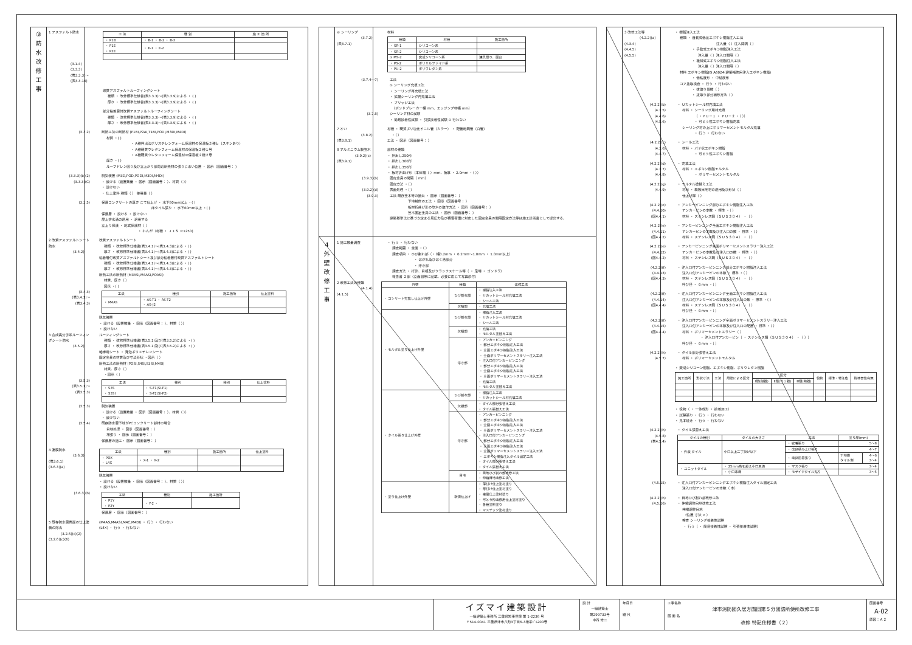③
防
水
改
修
工
事
1 アスファルト防水
| 工 法 | 種 別 | 施 工 箇 所 |
| --- | --- | --- |
| ・ P1B | ・ B-1 ・ B-2 ・ B-3 | |
| ・ P1E ・ P2E | ・ E-1 ・ E-2 | |
(3.1.4)
(3.3.3)
(表3.3.3)～
(表3.3.10)
改質アスファルトルーフィングシート
種類 ・ 改修標準仕様書(表3.3.3)～(表3.3.9)による ・ ( )
厚さ ・ 改修標準仕様書(表3.3.3)～(表3.3.9)による ・ ( )
部分粘着層付改質アスファルトルーフィングシート
種類 ・ 改修標準仕様書(表3.3.3)～(表3.3.9)による ・ ( )
厚さ ・ 改修標準仕様書(表3.3.3)～(表3.3.9)による ・ ( )
(3.3.2) 断熱工法の断熱材 (P1BI,P2AI,T1BI,PODI,M3DI,M4DI)
材質 ・( )
・ A種押出法ポリスチレンフォーム保温材の保温板３種ｂ（スキンあり）
・ A種硬質ウレタンフォーム保温材の保温板２種１号
・ A種硬質ウレタンフォーム保温材の保温板２種２号
厚さ ・( )
ルーフドレン回り及び立上がり部周辺断熱材の張りじまい位置 ・ 図示（図面番号： )
(3.3.3)(b)(2)
(3.3.3)(C)
脱気装置 (M3D,POD,PODI,M3DI,M4DI)
・ 設ける（設置数量 ・ 図示（図面番号： ）、材質（ ））
・ 設けない
・ 仕上塗料 種類（ ） 使用量（ ）
(3.3.5) 保護コンクリートの厚さ こて仕上げ ・ 水下80mm以上 ・( )
床タイル張り ・ 水下60mm以上 ・( )
保護層 ・ 設ける ・ 設けない
屋上排水溝の適用 ・ 適用する
立上り保護 ・ 乾式保護材（ ）
・ れんが（材種 ・ ＪＩＳ Ｒ1250)
2 改質アスファルトシート防水
(3.4.2)
改質アスファルトシート
種類 ・ 改修標準仕様書(表3.4.1)～(表3.4.3)による ・( )
厚さ ・ 改修標準仕様書(表3.4.1)～(表3.4.3)による ・( )
粘着層付改質アスファルトシート及び部分粘着層付改質アスファルトシート
種類 ・ 改修標準仕様書(表3.4.1)～(表3.4.3)による ・( )
厚さ ・ 改修標準仕様書(表3.4.1)～(表3.4.3)による ・( )
断熱工法の断熱材 (M3ASI,M4ASI,POASI)
材質、厚さ（ ）
図示 ・( )
(3.4.3)
(表3.4.1)～
(表3.4.3)
| 工法 | 種別 | 施工箇所 | 仕上塗料 |
| --- | --- | --- | --- |
| ・ M4AS | ・ AS-T1 ・ AS-T2 ・ AS-J2 | | |
脱気装置
・ 設ける（設置数量 ・ 図示（図面番号： ）、材質（ ））
・ 設けない
3 合成高分子系ルーフィングシート防水
(3.5.2)
ルーフィングシート
種類 ・ 改修標準仕様書(表3.5.1)及び(表3.5.2)による ・( )
厚さ ・ 改修標準仕様書(表3.5.1)及び(表3.5.2)による ・( )
絶縁用シート ・ 発泡ポリエチレンシート
固定金具の材質及び寸法形状 ・図示（ ）
断熱工法の断熱材 (POSI,S4SI,S3SI,M4SI)
材質、厚さ（ ）
・図示（ ）
(3.5.3)
(表3.5.1)～
(表3.5.3)
| 工法 | 種別 | 種別 | 仕上塗料 |
| --- | --- | --- | --- |
| ・ S3S ・ S3SI | ・ S-F1(SI-F1) ・ S-F2(SI-F2) | | |
(3.5.3) 脱気装置
・ 設ける（設置数量 ・ 図示（図面番号： ）、材質（ ））
・ 設けない
(3.5.4) 既存防水層下地がPCコンクリート部材の場合
目地処理 ・ 図示（図面番号： ）
増張り ・ 図示（図面番号： ）
保護層の施工・ 図示（図面番号： ）
4 塗膜防水
(3.6.3)
(表3.6.1)
(3.6.3)(a)
| 工法 | 種別 | 施工箇所 | 仕上塗料 |
| --- | --- | --- | --- |
| ・ POX ・ L4X | ・ X-1 ・ X-2 | | |
脱気装置
・ 設ける（設置数量 ・ 図示（図面番号： ）、材質（ ））
・ 設けない
(3.6.3)(b)
| 工法 | 種別 | 施工箇所 |
| --- | --- | --- |
| ・ P1Y ・ P2Y | ・ Y-2 ・ | |
保護層 ・ 図示（図面番号： ）
5 既存防水層表面の仕上塗装の除去
(3.2.6)(c)(2)
(3.2.6)(c)(6)
(M4AS,M4ASI,M4C,M4DI) ・ 行う ・ 行わない
(L4X) ・ 行う ・ 行わない
⑥ シーリング
(3.7.2)
(表3.7.1)
材料
| 種類 | 材種 | 施工箇所 |
| --- | --- | --- |
| ・ SR-1 | シリコーン系 | |
| ・ SR-2 | シリコーン系 | |
| ⊙ MS-2 | 変成シリコーン系 | 建具廻り、面台 |
| ・ PS-2 | ポリサルファイド系 | |
| ・ PU-2 | ポリウレタン系 | |
(3.7.4～7) 工法
⊙ シーリング充填工法
・ シーリング再充填工法
・ 拡幅シーリング再充填工法
・ ブリッジ工法
（ボンドブレーカー幅 mm、エッジング材幅 mm）
(3.7.8) シーリング材の試験
・ 簡易接着性試験 ・ 引張接着性試験 ⊙ 行わない
7 とい
(3.8.2)
(表3.8.1)
材種 ・ 硬質ポリ塩化ビニル管（カラー） ・ 配管用鋼管（白管）
・（ ）
工法 ・ 図示（図面番号： ）
8 アルミニウム製笠木
(3.9.2)(c)
(表3.9.1)
部材の種類
・ 押出し250形
・ 押出し300形
・ 押出し350形
・ 板材折曲げ形（本体幅（ ）mm、板厚 ・ 2.0mm ・（ ））
(3.9.3)(b) 固定金具の間隔（ mm）
固定方法 ・（ ）
(3.9.2)(d)
(3.9.3)
表面処理 ・（ ）
工法 既存笠木等の撤去 ・ 図示（図面番号： ）
下地補修の工法 ・ 図示（図面番号： ）
板材折曲げ形の笠木の取付方法 ・ 図示（図面番号： ）
笠木固定金具の工法 ・ 図示（図面番号： ）
建築基準法に基づき定まる風圧力及び積雪荷重に対応した固定金具の間隔固定方法等は施工計画書として提出する。
4
外
壁
改
修
工
事
1 施工数量調査 ・ 行う ・ 行わない
調査範囲 ・ 全面 ・（ ）
調査項目 ・ ひび割れ部（・ 幅0.2mm ・ 0.2mm～1.0mm ・ 1.0mm以上）
・ はがれ及びはく落部分
・ 浮き部
調査方法 ・ 打診、目視及びクラックスケール等（ ・ 足場 ・ ゴンドラ）
報告書 ２部（立面図等に記載、必要に応じて写真添付）
2 改修工法の種類
(4.1.4)
(4.1.5)
| 外壁 | 種類 | 改修工法 |
| --- | --- | --- |
| ・ コンリート打放し仕上げ外壁 | ひび割れ部 | ・ 樹脂注入工法 ・ Ｕカットシール材充填工法 ・ シール工法 |
| | 欠損部 | ・ 充填工法 |
| ・ モルタル塗り仕上げ外壁 | ひび割れ部 | ・ 樹脂注入工法 ・ Ｕカットシール材充填工法 ・ シール工法 |
| | 欠損部 | ・ 充填工法 ・ モルタル塗替え工法 |
| | 浮き部 | ・ アンカーピンニング ・ 部分エポキシ樹脂注入工法 ・ 全面エポキシ樹脂注入工法 ・ 全面ポリマーセメントスラリー注入工法 ・ 注入口付アンカーピンニング ・ 部分エポキシ樹脂注入工法 ・ 全面エポキシ樹脂注入工法 ・ 全面ポリマーセメントスラリー注入工法 ・ 充填工法 ・ モルタル塗替え工法 |
| ・ タイル張り仕上げ外壁 | ひび割れ部 | ・ 樹脂注入工法 ・ Ｕカットシール材充填工法 |
| | 欠損部 | ・ タイル部分張替え工法 ・ タイル張替え工法 |
| | 浮き部 | ・ アンカーピンニング ・ 部分エポキシ樹脂注入工法 ・ 全面エポキシ樹脂注入工法 ・ 全面ポリマーセメントスラリー注入工法 ・ 注入口付アンカーピンニング ・ 部分エポキシ樹脂注入工法 ・ 全面エポキシ樹脂注入工法 ・ 全面ポリマーセメントスラリー注入工法 ・ エポキシ樹脂注入タイル固定工法 ・ タイル部分張替え工法 ・ タイル張替え工法 |
| | 目地 | ・ 目地ひび割れ部改修工法 ・ 伸縮目地改修工法 |
| ・ 塗り仕上げ外壁 | 新規仕上げ | ・ 薄付け仕上塗材塗り ・ 厚付け仕上塗材塗り ・ 複層仕上塗材塗り ・ 可とう形改修用仕上塗材塗り ・ 各種塗料塗り ・ マスチック塗材塗り |
3 改修工法等
(4.2.2)(a)
(4.3.4)
(4.4.5)
(4.5.5)
・ 樹脂注入工法
種類 ・ 自動式低圧エポキシ樹脂注入工法
注入量（ ）注入間隔（ ）
・ 手動式エポキシ樹脂注入工法
注入量（ ）注入口間隔（ ）
・ 機械式エポキシ樹脂注入工法
注入量（ ）注入口間隔（ ）
材料 エポキシ樹脂JIS A6024(建築補修用注入エポキシ樹脂)
・ 低粘度形 ・ 中粘度形
コア抜取検査 ・ 行う ・ 行わない
・ 抜取り個数（ ）
・ 抜取り部分補修方法（ ）
(4.2.2)(b)
(4.3.5)
(4.4.6)
(4.5.6)
・ Ｕカットシール材充填工法
材料 ・ シーリング用材充填
（ ・ＰＵ－１ ・ ＰＵ－２ ・（ ））
・ 可とう性エポキシ樹脂充填
シーリング材の上にポリマーセメントモルタル充填
・ 行う ・ 行わない
(4.2.2)(c)
(4.3.6)
(4.4.7)
・ シール工法
材料 ・ パテ状エポキシ樹脂
・ 可とう性エポキシ樹脂
(4.2.2)(d)
(4.3.7)
(4.4.8)
・ 充填工法
材料 ・ エポキシ樹脂モルタル
・ ポリマーセメントモルタル
(4.2.2)(g)
(4.4.9)
・ モルタル塗替え工法
材料 ・ 既製目地材の適用及び形状（ ）
仕上げ厚（ ）
(4.2.2)(e)
(4.4.10)
(図4.4.1)
・ アンカーピンニング部分エポキシ樹脂注入工法
アンカーピンの本数 ・ 標準 ・（ ）
材料 ・ ステンレス鋼（ＳＵＳ３０４） ・（ ）
(4.2.2)(e)
(4.4.11)
(図4.4.2)
・ アンカーピンニング全面エポキシ樹脂注入工法
アンカーピンの本数及び注入口の数 ・ 標準 ・（ ）
材料 ・ ステンレス鋼（ＳＵＳ３０４） ・（ ）
(4.2.2)(e)
(4.4.12)
(図4.4.2)
・ アンカーピンニング全面ポリマーセメントスラリー注入工法
アンカーピンの本数及び注入口の数 ・ 標準 ・（ ）
材料 ・ ステンレス鋼（ＳＵＳ３０４） ・（ ）
(4.2.2)(f)
(4.4.13)
(図4.4.3)
・ 注入口付アンカーピンニング部分エポキシ樹脂注入工法
注入口付アンカーピンの本数 ・ 標準 ・（ ）
材料 ・ ステンレス鋼（ＳＵＳ３０４） ・（ ）
呼び径 ・ ６mm ・（ ）
(4.2.2)(f)
(4.4.14)
(図4.4.4)
・ 注入口付アンカーピンニング全面エポキシ樹脂注入工法
注入口付アンカーピンの本数及び注入口の数 ・ 標準 ・（ ）
材料 ・ ステンレス鋼（ＳＵＳ３０４） ・（ ）
呼び径 ・ ６mm ・（ ）
(4.2.2)(f)
(4.4.15)
(図4.4.4)
・ 注入口付アンカーピンニング全面ポリマーセメントスラリー注入工法
注入口付アンカーピンの本数及び注入口の配置 ・ 標準 ・（ ）
材料 ・ ポリマーセメントスラリー（ ）
・ 注入口付アンカーピン（ ・ ステンレス鋼（ＳＵＳ３０４） ・（ ））
呼び径 ・ ６mm ・（ ）
(4.2.2)(h)
(4.5.7)
・ タイル部分張替え工法
材料 ・ ポリマーセメントモルタル
・ 変成シリコーン樹脂、エポキシ樹脂、ポリウレタン樹脂
| 施工箇所 | 形状寸法 | 工法 | 用途による区分 | 区分 | | | 役物 | 標準・特注色 | 耐凍害性有無 |
| --- | --- | --- | --- | --- | --- | --- | --- | --- | --- |
| | | | | Ⅰ類(磁器) | Ⅱ類(せっ器) | Ⅲ類(陶器) | | | |
・ 役物（ ・ 一体成形 ・ 接着加工）
・ 試験張り ・ 行う ・ 行わない
・ 見本焼き ・ 行う ・ 行わない
(4.2.2)(h)
(4.5.8)
(表4.5.4)
・ タイル張替え工法
| タイルの種別 | タイルの大きさ | 工法 | 塗り厚(mm) | |
| --- | --- | --- | --- | --- |
| ・ 外装 タイル | 小口以上二丁掛け以下 | ・ 密着張り | 5～8 | |
| | | ・ 改良積み上げ張り | 4～7 | |
| | | ・ 改良圧着張り | 下地側 タイル側 | 4～6 3～4 |
| ・ ユニットタイル | ・ 25mm角を超え小口未満 | ・ マスク張り | 3～4 | |
| | ・ 小口未満 | ・ モザイクタイル貼り | 3～5 | |
(4.5.15) ・ 注入口付アンカーピンニングエポキシ樹脂注入タイル固定工法
注入口付アンカーピンの本数（ 本）
(4.2.2)(h)
(4.5.16)
・ 目地ひび割れ部改修工法
・ 伸縮調整目地改修工法
伸縮調整目地
（位置 寸法 × ）
検査 シーリング接着性試験
・ 行う（ ・ 簡易接着性試験 ・ 引張接着性試験）
イズマイ建築設計
一級建築士事務所 三重県知事登録 第 1-2236 号
〒514-0041 三重県津市八町3丁目6-3増栄ﾋﾞﾙ200号
設 計
一級建築士
第299733号
中西 修二
年月日
縮 尺
工事名称
津市消防団久居方面団第５分団詰所便所改修工事
図 面 名
改修 特記仕様書（２）
図面番号
A-02
原図：Ａ２